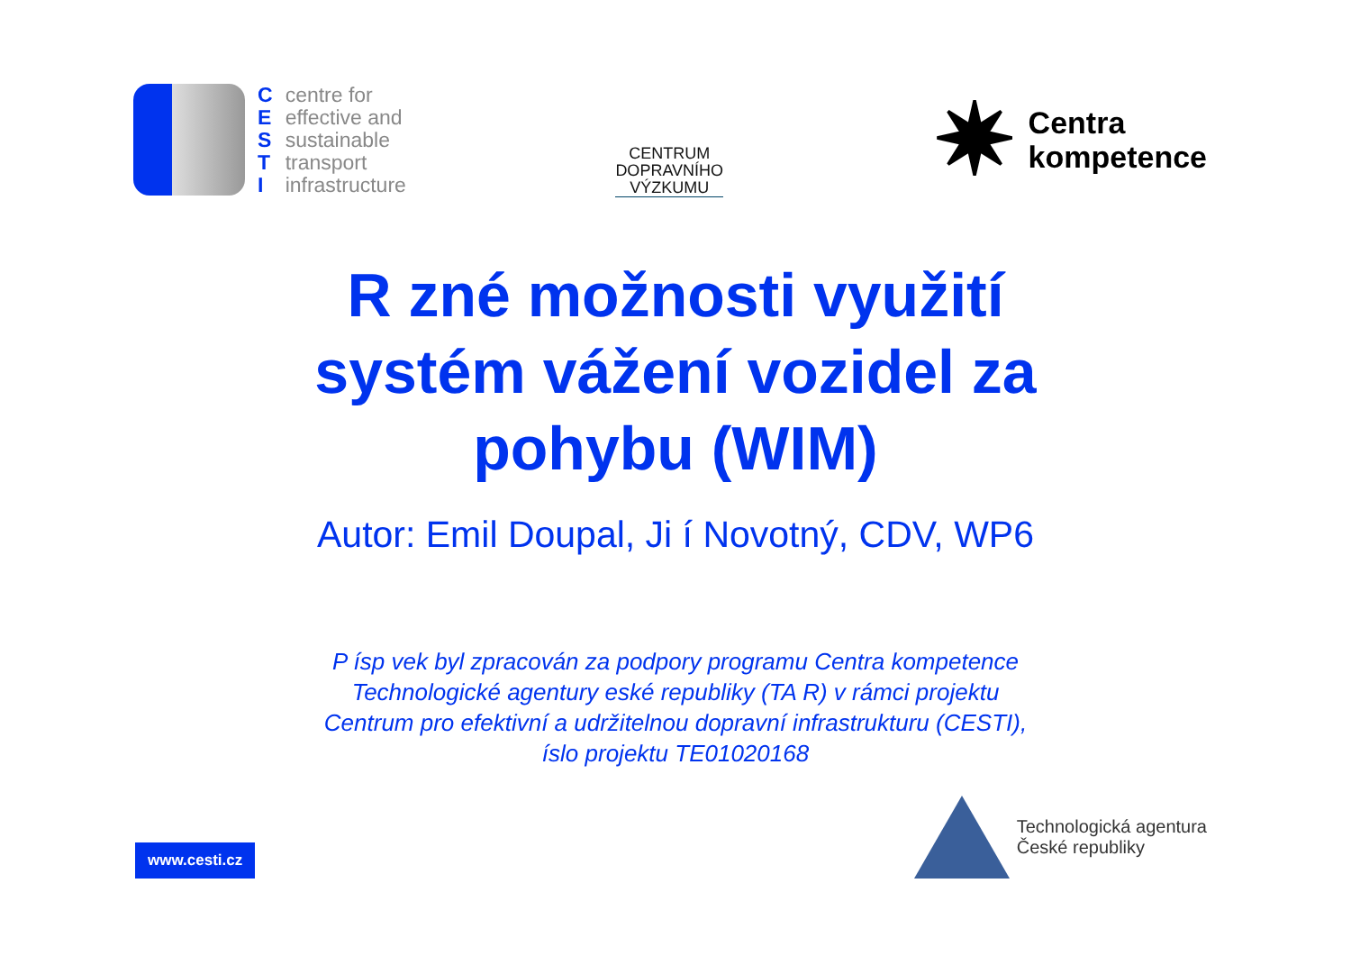C
E
S
T
I
centre for
effective and
sustainable
transport
infrastructure
CENTRUM
DOPRAVNÍHO
VÝZKUMU
✷ Centra
kompetence
R zné možnosti využití
systém vážení vozidel za
pohybu (WIM)
Autor: Emil Doupal, Ji í Novotný, CDV, WP6
P ísp vek byl zpracován za podpory programu Centra kompetence
Technologické agentury eské republiky (TA R) v rámci projektu
Centrum pro efektivní a udržitelnou dopravní infrastrukturu (CESTI),
íslo projektu TE01020168
www.cesti.cz
Technologická agentura
České republiky